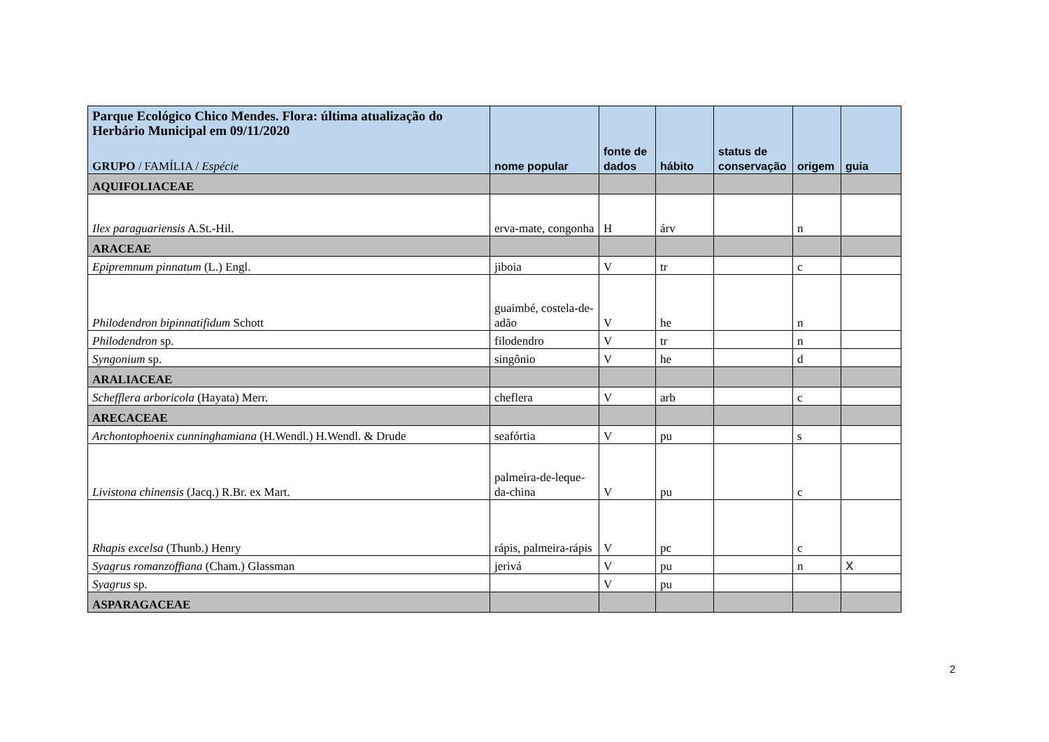| Parque Ecológico Chico Mendes. Flora: última atualização do Herbário Municipal em 09/11/2020 GRUPO / FAMÍLIA / Espécie | nome popular | fonte de dados | hábito | status de conservação | origem | guia |
| --- | --- | --- | --- | --- | --- | --- |
| AQUIFOLIACEAE | | | | | | |
| Ilex paraguariensis A.St.-Hil. | erva-mate, congonha | H | árv | | n | |
| ARACEAE | | | | | | |
| Epipremnum pinnatum (L.) Engl. | jiboia | V | tr | | c | |
| Philodendron bipinnatifidum Schott | guaimbé, costela-de-adão | V | he | | n | |
| Philodendron sp. | filodendro | V | tr | | n | |
| Syngonium sp. | singônio | V | he | | d | |
| ARALIACEAE | | | | | | |
| Schefflera arboricola (Hayata) Merr. | cheflera | V | arb | | c | |
| ARECACEAE | | | | | | |
| Archontophoenix cunninghamiana (H.Wendl.) H.Wendl. & Drude | seafórtia | V | pu | | s | |
| Livistona chinensis (Jacq.) R.Br. ex Mart. | palmeira-de-leque-da-china | V | pu | | c | |
| Rhapis excelsa (Thunb.) Henry | rápis, palmeira-rápis | V | pc | | c | |
| Syagrus romanzoffiana (Cham.) Glassman | jerivá | V | pu | | n | X |
| Syagrus sp. | | V | pu | | | |
| ASPARAGACEAE | | | | | | |
2